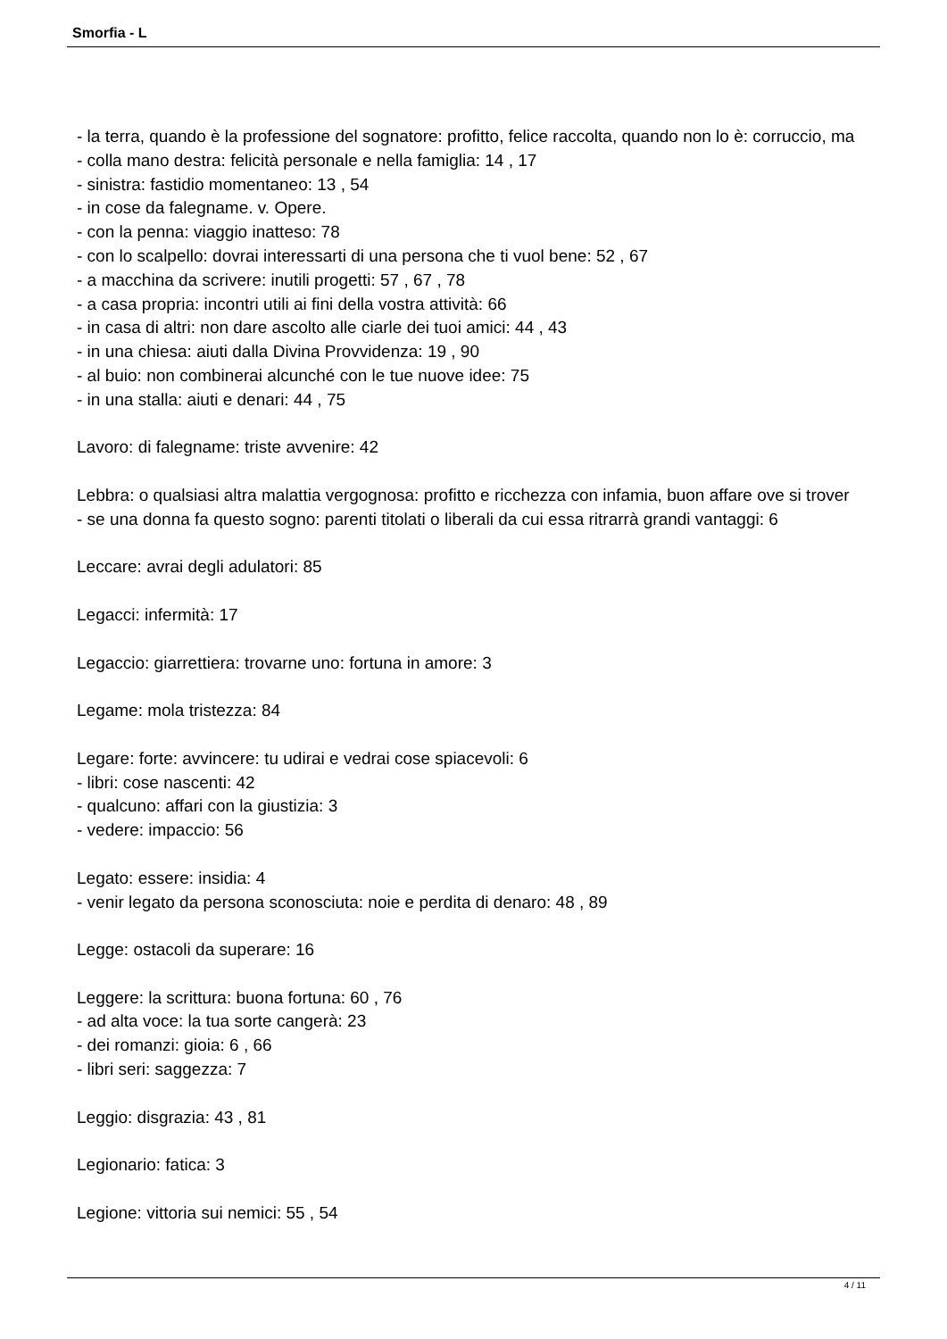Smorfia - L
- la terra, quando è la professione del sognatore: profitto, felice raccolta, quando non lo è: corruccio, ma
- colla mano destra: felicità personale e nella famiglia: 14 , 17
- sinistra: fastidio momentaneo: 13 , 54
- in cose da falegname. v. Opere.
- con la penna: viaggio inatteso: 78
- con lo scalpello: dovrai interessarti di una persona che ti vuol bene: 52 , 67
- a macchina da scrivere: inutili progetti: 57 , 67 , 78
- a casa propria: incontri utili ai fini della vostra attività: 66
- in casa di altri: non dare ascolto alle ciarle dei tuoi amici: 44 , 43
- in una chiesa: aiuti dalla Divina Provvidenza: 19 , 90
- al buio: non combinerai alcunché con le tue nuove idee: 75
- in una stalla: aiuti e denari: 44 , 75
Lavoro: di falegname: triste avvenire: 42
Lebbra: o qualsiasi altra malattia vergognosa: profitto e ricchezza con infamia, buon affare ove si trover
- se una donna fa questo sogno: parenti titolati o liberali da cui essa ritrarrà grandi vantaggi: 6
Leccare: avrai degli adulatori: 85
Legacci: infermità: 17
Legaccio: giarrettiera: trovarne uno: fortuna in amore: 3
Legame: mola tristezza: 84
Legare: forte: avvincere: tu udirai e vedrai cose spiacevoli: 6
- libri: cose nascenti: 42
- qualcuno: affari con la giustizia: 3
- vedere: impaccio: 56
Legato: essere: insidia: 4
- venir legato da persona sconosciuta: noie e perdita di denaro: 48 , 89
Legge: ostacoli da superare: 16
Leggere: la scrittura: buona fortuna: 60 , 76
- ad alta voce: la tua sorte cangerà: 23
- dei romanzi: gioia: 6 , 66
- libri seri: saggezza: 7
Leggio: disgrazia: 43 , 81
Legionario: fatica: 3
Legione: vittoria sui nemici: 55 , 54
4 / 11